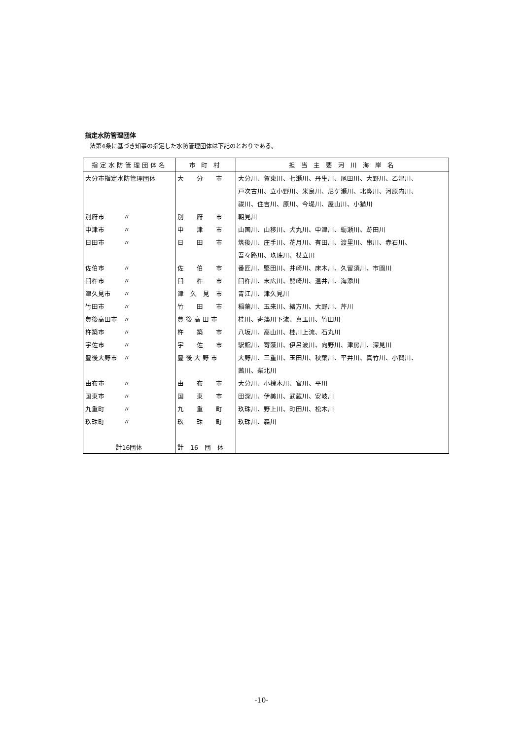指定水防管理団体
法第4条に基づき知事の指定した水防管理団体は下記のとおりである。
| 指定水防管理団体名 | 市 町 村 | 担 当 主 要 河 川 海 岸 名 |
| --- | --- | --- |
| 大分市指定水防管理団体 | 大 分 市 | 大分川、賀東川、七瀬川、丹生川、尾田川、大野川、乙津川、 |
| | | 戸次古川、立小野川、米良川、尼ケ瀬川、北鼻川、河原内川、 |
| | | 祓川、住吉川、原川、今堤川、屋山川、小猫川 |
| 別府市 〃 | 別 府 市 | 朝見川 |
| 中津市 〃 | 中 津 市 | 山国川、山移川、犬丸川、中津川、蛎瀬川、跡田川 |
| 日田市 〃 | 日 田 市 | 筑後川、庄手川、花月川、有田川、渡里川、串川、赤石川、 |
| | | 吾々路川、玖珠川、杖立川 |
| 佐伯市 〃 | 佐 伯 市 | 番匠川、堅田川、井崎川、床木川、久留須川、市園川 |
| 臼杵市 〃 | 臼 杵 市 | 臼杵川、末広川、熊崎川、温井川、海添川 |
| 津久見市 〃 | 津 久 見 市 | 青江川、津久見川 |
| 竹田市 〃 | 竹 田 市 | 稲葉川、玉来川、緒方川、大野川、芹川 |
| 豊後高田市 〃 | 豊 後 高 田 市 | 桂川、寄藻川下流、真玉川、竹田川 |
| 杵築市 〃 | 杵 築 市 | 八坂川、高山川、桂川上流、石丸川 |
| 宇佐市 〃 | 宇 佐 市 | 駅館川、寄藻川、伊呂波川、向野川、津房川、深見川 |
| 豊後大野市 〃 | 豊 後 大 野 市 | 大野川、三重川、玉田川、秋葉川、平井川、真竹川、小賀川、 |
| | | 茜川、柴北川 |
| 由布市 〃 | 由 布 市 | 大分川、小槐木川、宮川、平川 |
| 国東市 〃 | 国 東 市 | 田深川、伊美川、武蔵川、安岐川 |
| 九重町 〃 | 九 重 町 | 玖珠川、野上川、町田川、松木川 |
| 玖珠町 〃 | 玖 珠 町 | 玖珠川、森川 |
| 計16団体 | 計 16 団 体 | |
-10-